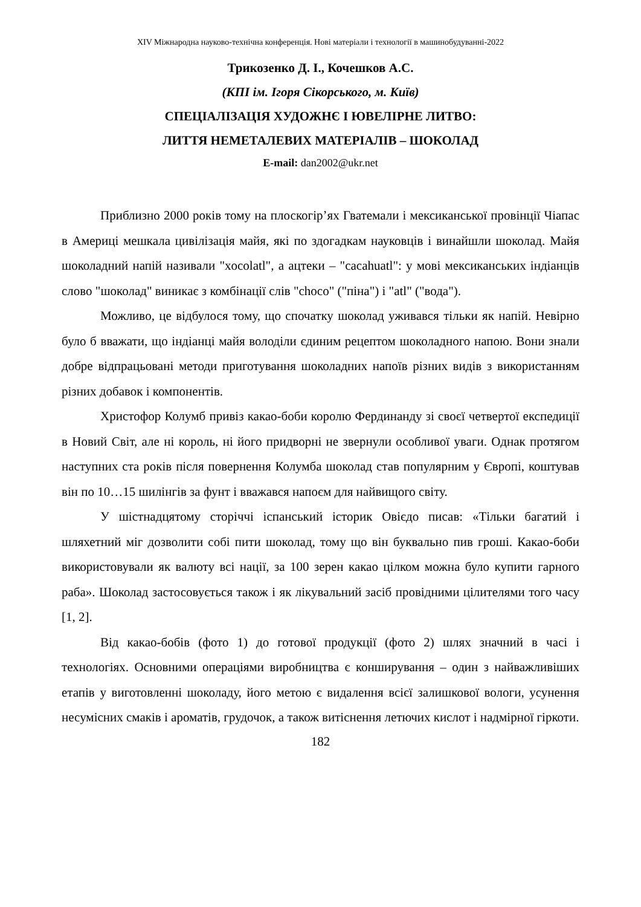XIV Міжнародна науково-технічна конференція. Нові матеріали і технології в машинобудуванні-2022
Трикозенко Д. І., Кочешков А.С.
(КПІ ім. Ігоря Сікорського, м. Київ)
СПЕЦІАЛІЗАЦІЯ ХУДОЖНЄ І ЮВЕЛІРНЕ ЛИТВО:
ЛИТТЯ НЕМЕТАЛЕВИХ МАТЕРІАЛІВ – ШОКОЛАД
E-mail: dan2002@ukr.net
Приблизно 2000 років тому на плоскогір’ях Гватемали і мексиканської провінції Чіапас в Америці мешкала цивілізація майя, які по здогадкам науковців і винайшли шоколад. Майя шоколадний напій називали "xocolatl", а ацтеки – "cacahuatl": у мові мексиканських індіанців слово "шоколад" виникає з комбінації слів "choco" ("піна") і "atl" ("вода").
Можливо, це відбулося тому, що спочатку шоколад уживався тільки як напій. Невірно було б вважати, що індіанці майя володіли єдиним рецептом шоколадного напою. Вони знали добре відпрацьовані методи приготування шоколадних напоїв різних видів з використанням різних добавок і компонентів.
Христофор Колумб привіз какао-боби королю Фердинанду зі своєї четвертої експедиції в Новий Світ, але ні король, ні його придворні не звернули особливої уваги. Однак протягом наступних ста років після повернення Колумба шоколад став популярним у Європі, коштував він по 10…15 шилінгів за фунт і вважався напоєм для найвищого світу.
У шістнадцятому сторіччі іспанський історик Овієдо писав: «Тільки багатий і шляхетний міг дозволити собі пити шоколад, тому що він буквально пив гроші. Какао-боби використовували як валюту всі нації, за 100 зерен какао цілком можна було купити гарного раба». Шоколад застосовується також і як лікувальний засіб провідними цілителями того часу [1, 2].
Від какао-бобів (фото 1) до готової продукції (фото 2) шлях значний в часі і технологіях. Основними операціями виробництва є конширування – один з найважливіших етапів у виготовленні шоколаду, його метою є видалення всієї залишкової вологи, усунення несумісних смаків і ароматів, грудочок, а також витіснення летючих кислот і надмірної гіркоти.
182